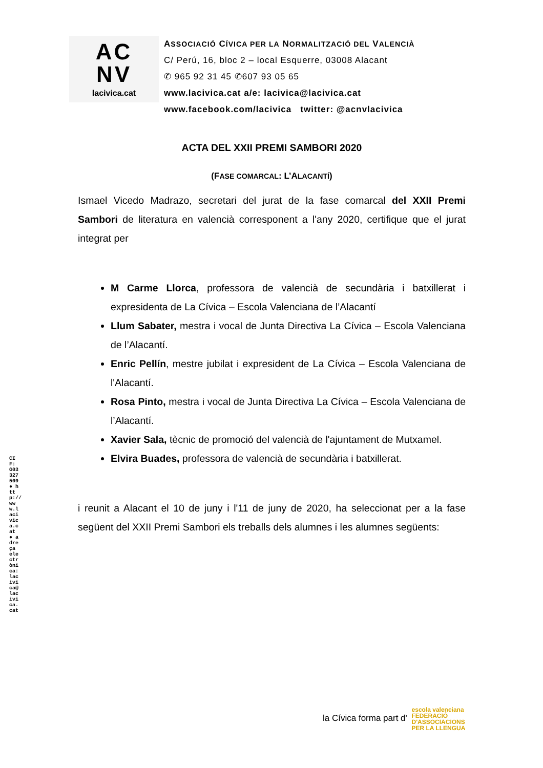AC
NV
lacivica.cat
ASSOCIACIÓ CÍVICA PER LA NORMALITZACIÓ DEL VALENCIÀ
C/ Perú, 16, bloc 2 – local Esquerre, 03008 Alacant
✆ 965 92 31 45 ✆607 93 05 65
www.lacivica.cat a/e: lacivica@lacivica.cat
www.facebook.com/lacivica twitter: @acnvlacivica
ACTA DEL XXII PREMI SAMBORI 2020
(FASE COMARCAL: L’ALACANTÍ)
Ismael Vicedo Madrazo, secretari del jurat de la fase comarcal del XXII Premi Sambori de literatura en valencià corresponent a l'any 2020, certifique que el jurat integrat per
M Carme Llorca, professora de valencià de secundària i batxillerat i expresidenta de La Cívica – Escola Valenciana de l’Alacantí
Llum Sabater, mestra i vocal de Junta Directiva La Cívica – Escola Valenciana de l’Alacantí.
Enric Pellín, mestre jubilat i expresident de La Cívica – Escola Valenciana de l'Alacantí.
Rosa Pinto, mestra i vocal de Junta Directiva La Cívica – Escola Valenciana de l’Alacantí.
Xavier Sala, tècnic de promoció del valencià de l'ajuntament de Mutxamel.
Elvira Buades, professora de valencià de secundària i batxillerat.
i reunit a Alacant el 10 de juny i l'11 de juny de 2020, ha seleccionat per a la fase següent del XXII Premi Sambori els treballs dels alumnes i les alumnes següents:
CIF: G03327509 ● http://www.lacivica.cat ● adreça electrònica: lacivica@lacivica.cat
la Cívica forma part d' escola valenciana
FEDERACIÓ
D'ASSOCIACIONS
PER LA LLENGUA